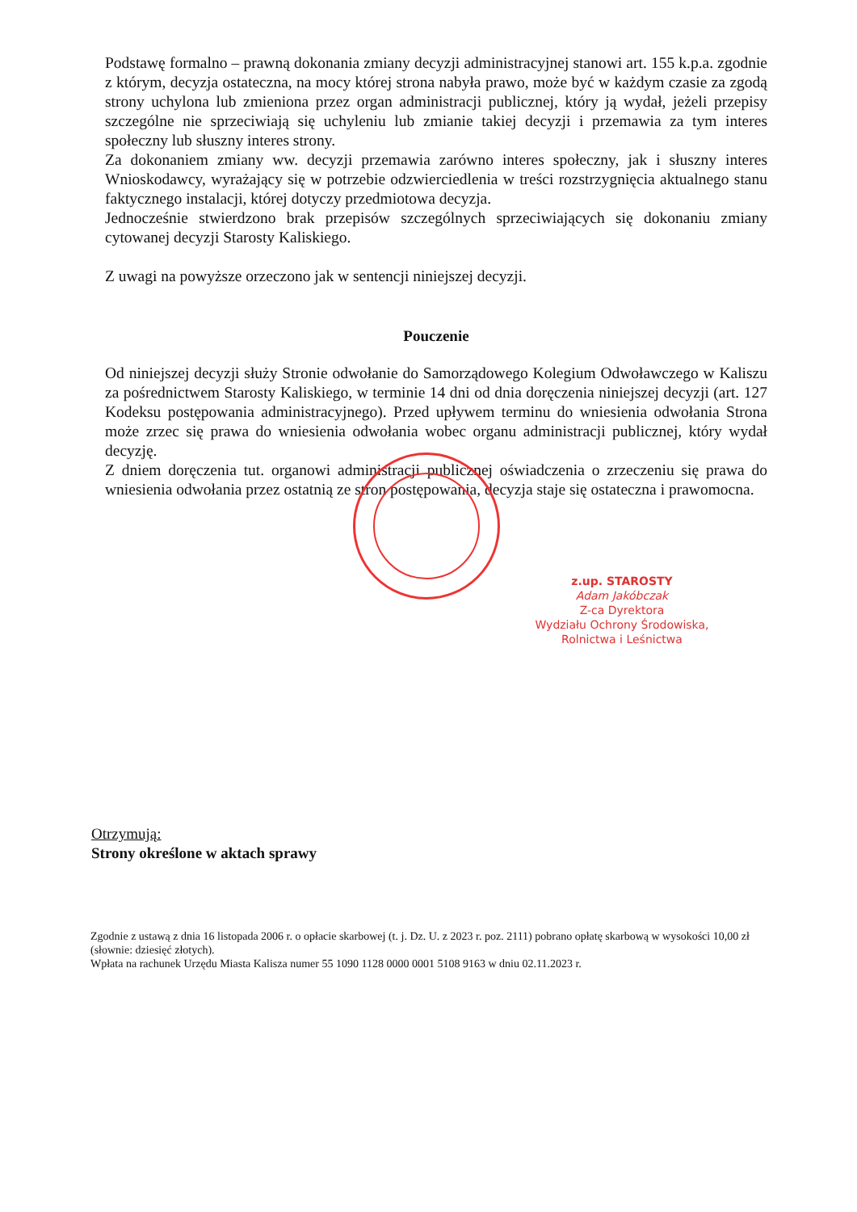Podstawę formalno – prawną dokonania zmiany decyzji administracyjnej stanowi art. 155 k.p.a. zgodnie z którym, decyzja ostateczna, na mocy której strona nabyła prawo, może być w każdym czasie za zgodą strony uchylona lub zmieniona przez organ administracji publicznej, który ją wydał, jeżeli przepisy szczególne nie sprzeciwiają się uchyleniu lub zmianie takiej decyzji i przemawia za tym interes społeczny lub słuszny interes strony.
Za dokonaniem zmiany ww. decyzji przemawia zarówno interes społeczny, jak i słuszny interes Wnioskodawcy, wyrażający się w potrzebie odzwierciedlenia w treści rozstrzygnięcia aktualnego stanu faktycznego instalacji, której dotyczy przedmiotowa decyzja.
Jednocześnie stwierdzono brak przepisów szczególnych sprzeciwiających się dokonaniu zmiany cytowanej decyzji Starosty Kaliskiego.
Z uwagi na powyższe orzeczono jak w sentencji niniejszej decyzji.
Pouczenie
Od niniejszej decyzji służy Stronie odwołanie do Samorządowego Kolegium Odwoławczego w Kaliszu za pośrednictwem Starosty Kaliskiego, w terminie 14 dni od dnia doręczenia niniejszej decyzji (art. 127 Kodeksu postępowania administracyjnego). Przed upływem terminu do wniesienia odwołania Strona może zrzec się prawa do wniesienia odwołania wobec organu administracji publicznej, który wydał decyzję.
Z dniem doręczenia tut. organowi administracji publicznej oświadczenia o zrzeczeniu się prawa do wniesienia odwołania przez ostatnią ze stron postępowania, decyzja staje się ostateczna i prawomocna.
z.up. STAROSTY
Adam Jakóbczak
Z-ca Dyrektora
Wydziału Ochrony Środowiska,
Rolnictwa i Leśnictwa
Otrzymują:
Strony określone w aktach sprawy
Zgodnie z ustawą z dnia 16 listopada 2006 r. o opłacie skarbowej (t. j. Dz. U. z 2023 r. poz. 2111) pobrano opłatę skarbową w wysokości 10,00 zł (słownie: dziesięć złotych).
Wpłata na rachunek Urzędu Miasta Kalisza numer 55 1090 1128 0000 0001 5108 9163 w dniu 02.11.2023 r.